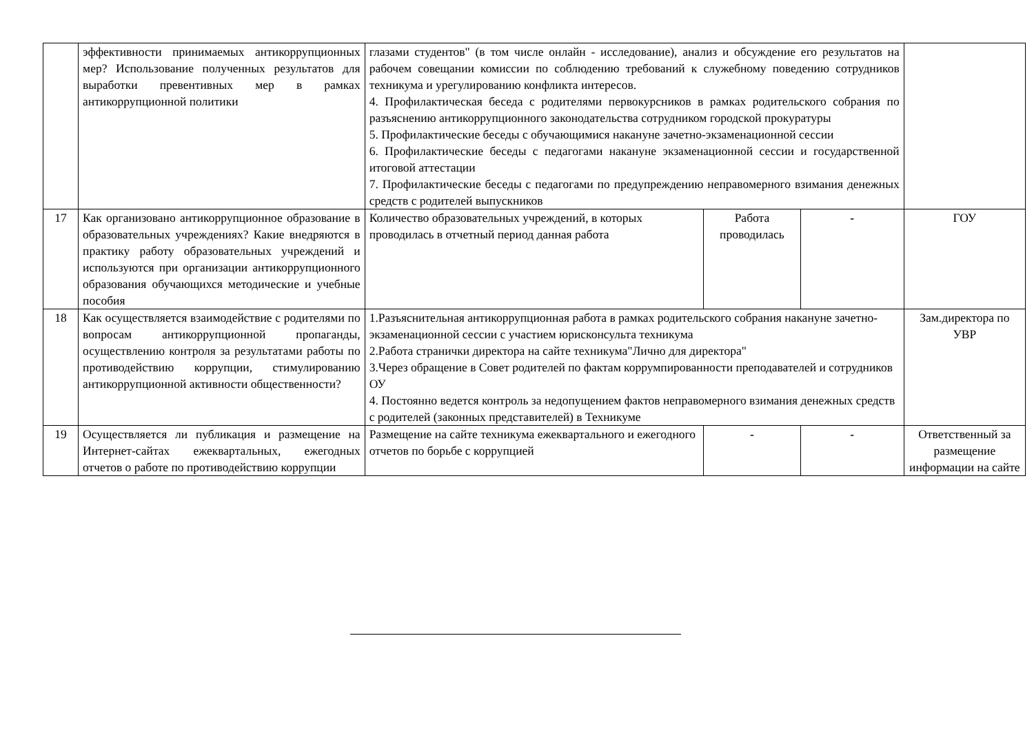| | эффективности принимаемых антикоррупционных мер? Использование полученных результатов для выработки превентивных мер в рамках антикоррупционной политики | глазами студентов" (в том числе онлайн - исследование), анализ и обсуждение его результатов на рабочем совещании комиссии по соблюдению требований к служебному поведению сотрудников техникума и урегулированию конфликта интересов. 4. Профилактическая беседа с родителями первокурсников в рамках родительского собрания по разъяснению антикоррупционного законодательства сотрудником городской прокуратуры 5. Профилактические беседы с обучающимися накануне зачетно-экзаменационной сессии 6. Профилактические беседы с педагогами накануне экзаменационной сессии и государственной итоговой аттестации 7. Профилактические беседы с педагогами по предупреждению неправомерного взимания денежных средств с родителей выпускников | | | |
| 17 | Как организовано антикоррупционное образование в образовательных учреждениях? Какие внедряются в практику работу образовательных учреждений и используются при организации антикоррупционного образования обучающихся методические и учебные пособия | Количество образовательных учреждений, в которых проводилась в отчетный период данная работа | Работа проводилась | - | ГОУ |
| 18 | Как осуществляется взаимодействие с родителями по вопросам антикоррупционной пропаганды, осуществлению контроля за результатами работы по противодействию коррупции, стимулированию антикоррупционной активности общественности? | 1.Разъяснительная антикоррупционная работа в рамках родительского собрания накануне зачетно-экзаменационной сессии с участием юрисконсульта техникума 2.Работа странички директора на сайте техникума"Лично для директора" 3.Через обращение в Совет родителей по фактам коррумпированности преподавателей и сотрудников ОУ 4. Постоянно ведется контроль за недопущением фактов неправомерного взимания денежных средств с родителей (законных представителей) в Техникуме | | | Зам.директора по УВР |
| 19 | Осуществляется ли публикация и размещение на Интернет-сайтах ежеквартальных, ежегодных отчетов о работе по противодействию коррупции | Размещение на сайте техникума ежеквартального и ежегодного отчетов по борьбе с коррупцией | - | - | Ответственный за размещение информации на сайте |